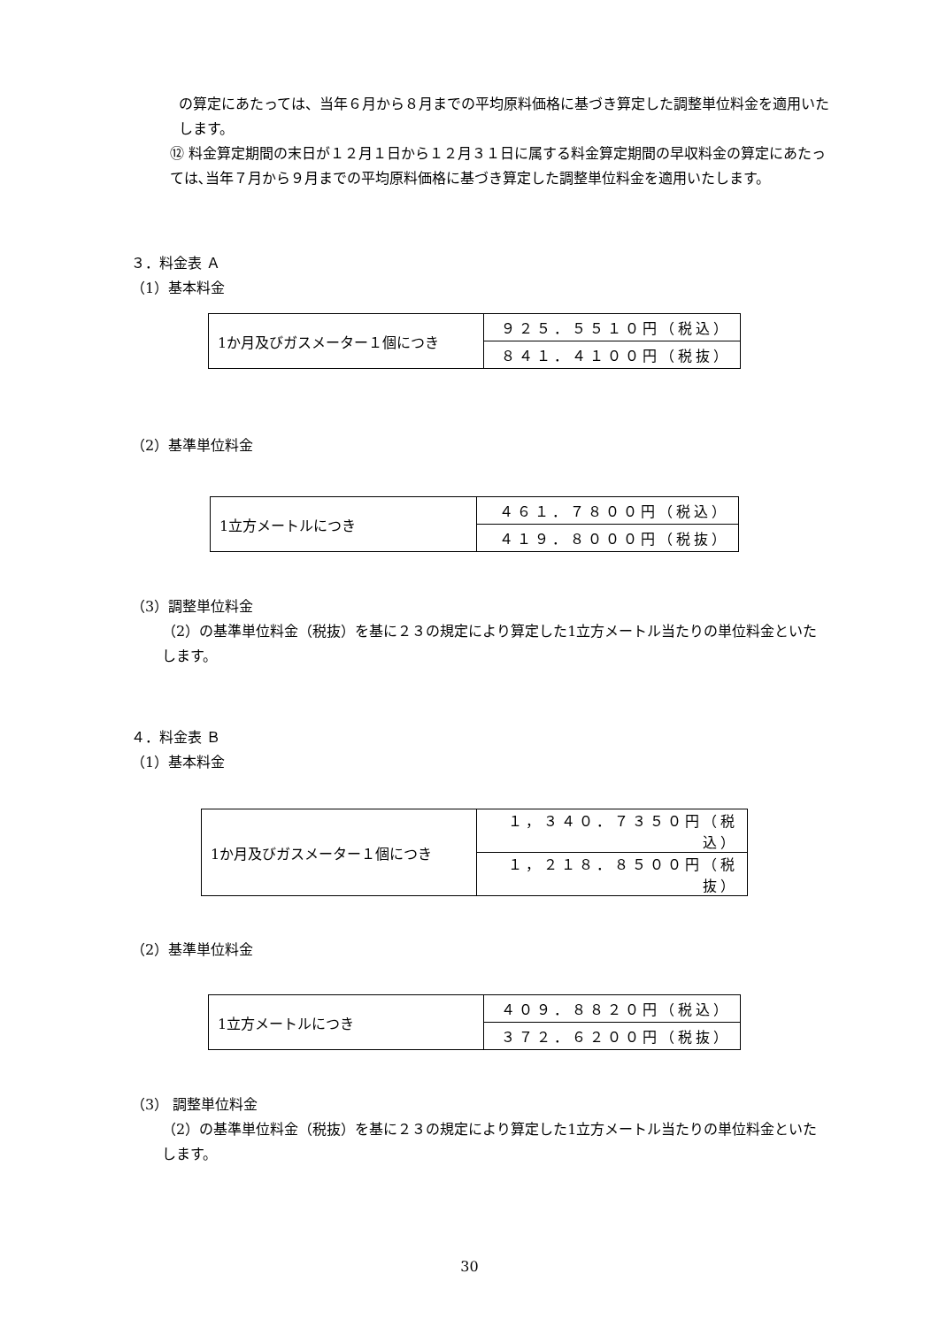の算定にあたっては、当年６月から８月までの平均原料価格に基づき算定した調整単位料金を適用いたします。
⑫ 料金算定期間の末日が１２月１日から１２月３１日に属する料金算定期間の早収料金の算定にあたっては､当年７月から９月までの平均原料価格に基づき算定した調整単位料金を適用いたします。
３．料金表 Ａ
（1）基本料金
| 1か月及びガスメーター１個につき | ９２５．５５１０円（税込） |
| | ８４１．４１００円（税抜） |
（2）基準単位料金
| 1立方メートルにつき | ４６１．７８００円（税込） |
| | ４１９．８０００円（税抜） |
（3）調整単位料金
（2）の基準単位料金（税抜）を基に２３の規定により算定した1立方メートル当たりの単位料金といたします。
４．料金表 Ｂ
（1）基本料金
| 1か月及びガスメーター１個につき | １，３４０．７３５０円（税込） |
| | １，２１８．８５００円（税抜） |
（2）基準単位料金
| 1立方メートルにつき | ４０９．８８２０円（税込） |
| | ３７２．６２００円（税抜） |
（3） 調整単位料金
（2）の基準単位料金（税抜）を基に２３の規定により算定した1立方メートル当たりの単位料金といたします。
30